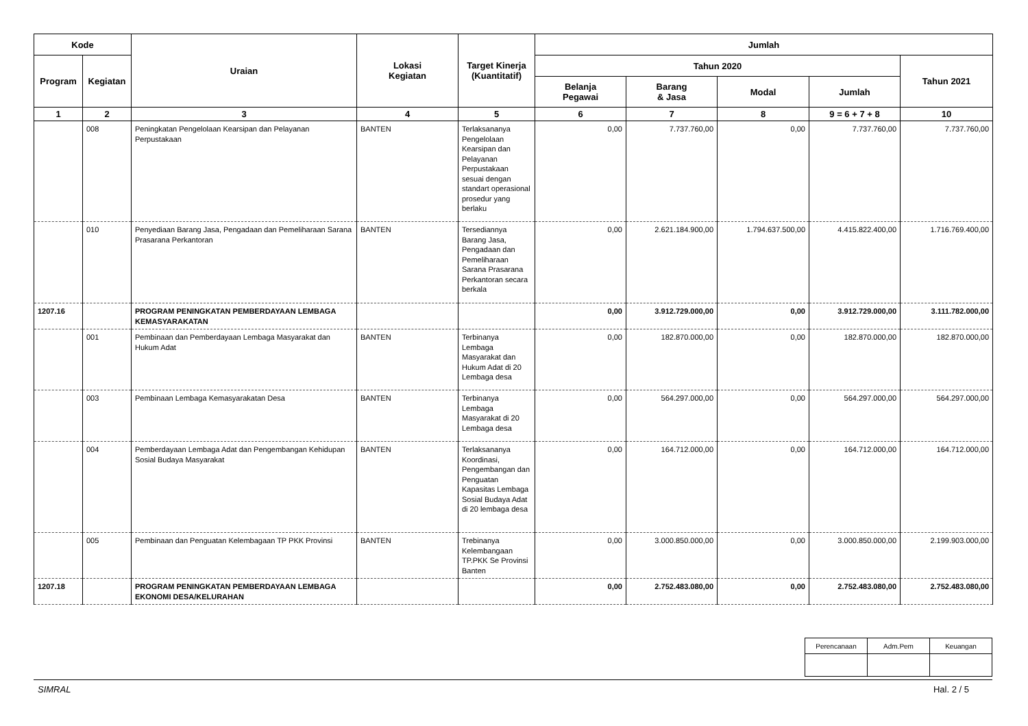| Kode | | Uraian | Lokasi Kegiatan | Target Kinerja (Kuantitatif) | Jumlah | | | | |
| --- | --- | --- | --- | --- | --- | --- | --- | --- | --- |
| Program | Kegiatan | | | | Tahun 2020 | | | | Tahun 2021 |
| | | | | | Belanja Pegawai | Barang & Jasa | Modal | Jumlah | |
| 1 | 2 | 3 | 4 | 5 | 6 | 7 | 8 | 9 = 6 + 7 + 8 | 10 |
| | 008 | Peningkatan Pengelolaan Kearsipan dan Pelayanan Perpustakaan | BANTEN | Terlaksananya Pengelolaan Kearsipan dan Pelayanan Perpustakaan sesuai dengan standart operasional prosedur yang berlaku | 0,00 | 7.737.760,00 | 0,00 | 7.737.760,00 | 7.737.760,00 |
| | 010 | Penyediaan Barang Jasa, Pengadaan dan Pemeliharaan Sarana Prasarana Perkantoran | BANTEN | Tersediannya Barang Jasa, Pengadaan dan Pemeliharaan Sarana Prasarana Perkantoran secara berkala | 0,00 | 2.621.184.900,00 | 1.794.637.500,00 | 4.415.822.400,00 | 1.716.769.400,00 |
| 1207.16 | | PROGRAM PENINGKATAN PEMBERDAYAAN LEMBAGA KEMASYARAKATAN | | | 0,00 | 3.912.729.000,00 | 0,00 | 3.912.729.000,00 | 3.111.782.000,00 |
| | 001 | Pembinaan dan Pemberdayaan Lembaga Masyarakat dan Hukum Adat | BANTEN | Terbinanya Lembaga Masyarakat dan Hukum Adat di 20 Lembaga desa | 0,00 | 182.870.000,00 | 0,00 | 182.870.000,00 | 182.870.000,00 |
| | 003 | Pembinaan Lembaga Kemasyarakatan Desa | BANTEN | Terbinanya Lembaga Masyarakat di 20 Lembaga desa | 0,00 | 564.297.000,00 | 0,00 | 564.297.000,00 | 564.297.000,00 |
| | 004 | Pemberdayaan Lembaga Adat dan Pengembangan Kehidupan Sosial Budaya Masyarakat | BANTEN | Terlaksananya Koordinasi, Pengembangan dan Penguatan Kapasitas Lembaga Sosial Budaya Adat di 20 lembaga desa | 0,00 | 164.712.000,00 | 0,00 | 164.712.000,00 | 164.712.000,00 |
| | 005 | Pembinaan dan Penguatan Kelembagaan TP PKK Provinsi | BANTEN | Trebinanya Kelembangaan TP.PKK Se Provinsi Banten | 0,00 | 3.000.850.000,00 | 0,00 | 3.000.850.000,00 | 2.199.903.000,00 |
| 1207.18 | | PROGRAM PENINGKATAN PEMBERDAYAAN LEMBAGA EKONOMI DESA/KELURAHAN | | | 0,00 | 2.752.483.080,00 | 0,00 | 2.752.483.080,00 | 2.752.483.080,00 |
| Perencanaan | Adm.Pem | Keuangan |
SIMRAL Hal. 2 / 5